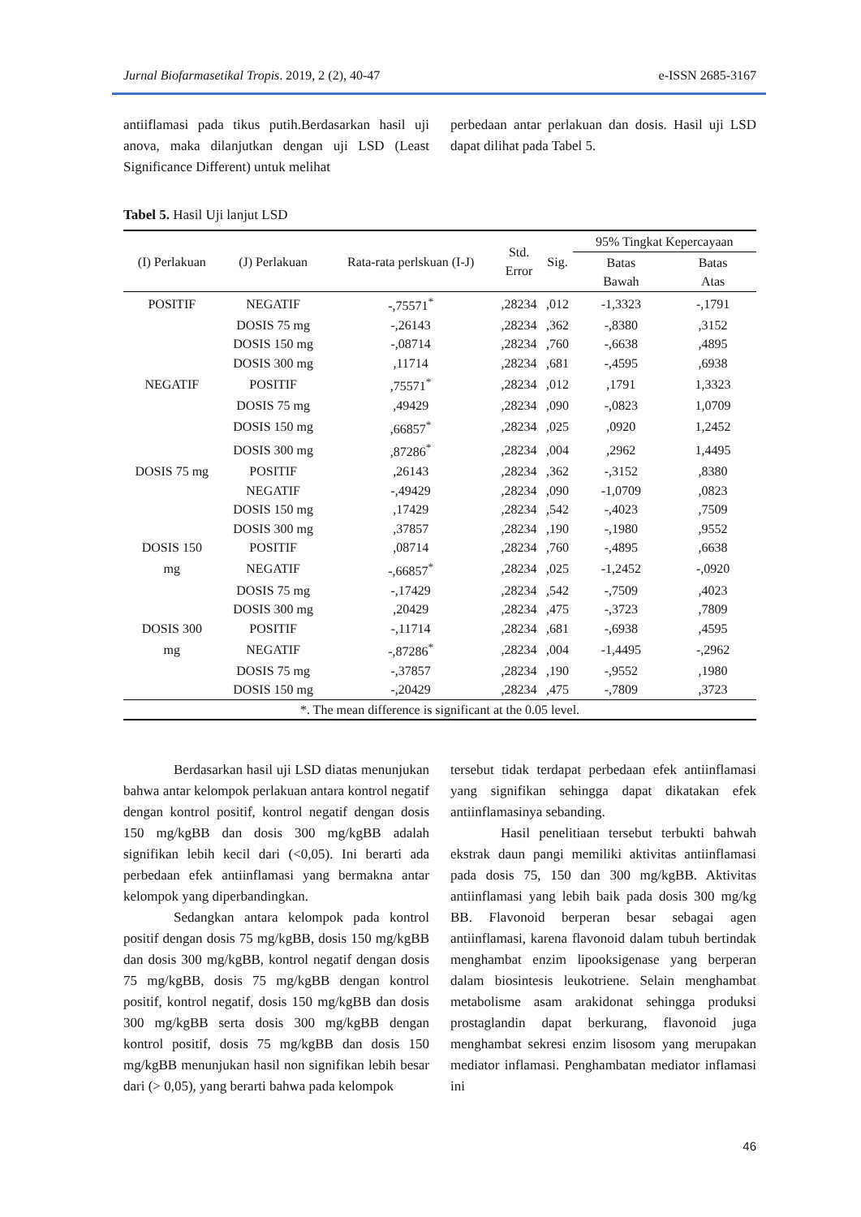Jurnal Biofarmasetikal Tropis. 2019, 2 (2), 40-47 e-ISSN 2685-3167
antiiflamasi pada tikus putih.Berdasarkan hasil uji anova, maka dilanjutkan dengan uji LSD (Least Significance Different) untuk melihat
perbedaan antar perlakuan dan dosis. Hasil uji LSD dapat dilihat pada Tabel 5.
Tabel 5. Hasil Uji lanjut LSD
| (I) Perlakuan | (J) Perlakuan | Rata-rata perlskuan (I-J) | Std. Error | Sig. | 95% Tingkat Kepercayaan | |
| --- | --- | --- | --- | --- | --- | --- |
| | | | | | Batas Bawah | Batas Atas |
| POSITIF | NEGATIF | -,75571<sup>*</sup> | ,28234 | ,012 | -1,3323 | -,1791 |
| | DOSIS 75 mg | -,26143 | ,28234 | ,362 | -,8380 | ,3152 |
| | DOSIS 150 mg | -,08714 | ,28234 | ,760 | -,6638 | ,4895 |
| | DOSIS 300 mg | ,11714 | ,28234 | ,681 | -,4595 | ,6938 |
| NEGATIF | POSITIF | ,75571<sup>*</sup> | ,28234 | ,012 | ,1791 | 1,3323 |
| | DOSIS 75 mg | ,49429 | ,28234 | ,090 | -,0823 | 1,0709 |
| | DOSIS 150 mg | ,66857<sup>*</sup> | ,28234 | ,025 | ,0920 | 1,2452 |
| | DOSIS 300 mg | ,87286<sup>*</sup> | ,28234 | ,004 | ,2962 | 1,4495 |
| DOSIS 75 mg | POSITIF | ,26143 | ,28234 | ,362 | -,3152 | ,8380 |
| | NEGATIF | -,49429 | ,28234 | ,090 | -1,0709 | ,0823 |
| | DOSIS 150 mg | ,17429 | ,28234 | ,542 | -,4023 | ,7509 |
| | DOSIS 300 mg | ,37857 | ,28234 | ,190 | -,1980 | ,9552 |
| DOSIS 150 | POSITIF | ,08714 | ,28234 | ,760 | -,4895 | ,6638 |
| mg | NEGATIF | -,66857<sup>*</sup> | ,28234 | ,025 | -1,2452 | -,0920 |
| | DOSIS 75 mg | -,17429 | ,28234 | ,542 | -,7509 | ,4023 |
| | DOSIS 300 mg | ,20429 | ,28234 | ,475 | -,3723 | ,7809 |
| DOSIS 300 | POSITIF | -,11714 | ,28234 | ,681 | -,6938 | ,4595 |
| mg | NEGATIF | -,87286<sup>*</sup> | ,28234 | ,004 | -1,4495 | -,2962 |
| | DOSIS 75 mg | -,37857 | ,28234 | ,190 | -,9552 | ,1980 |
| | DOSIS 150 mg | -,20429 | ,28234 | ,475 | -,7809 | ,3723 |
| *. The mean difference is significant at the 0.05 level. | | | | | | |
Berdasarkan hasil uji LSD diatas menunjukan bahwa antar kelompok perlakuan antara kontrol negatif dengan kontrol positif, kontrol negatif dengan dosis 150 mg/kgBB dan dosis 300 mg/kgBB adalah signifikan lebih kecil dari (<0,05). Ini berarti ada perbedaan efek antiinflamasi yang bermakna antar kelompok yang diperbandingkan.
Sedangkan antara kelompok pada kontrol positif dengan dosis 75 mg/kgBB, dosis 150 mg/kgBB dan dosis 300 mg/kgBB, kontrol negatif dengan dosis 75 mg/kgBB, dosis 75 mg/kgBB dengan kontrol positif, kontrol negatif, dosis 150 mg/kgBB dan dosis 300 mg/kgBB serta dosis 300 mg/kgBB dengan kontrol positif, dosis 75 mg/kgBB dan dosis 150 mg/kgBB menunjukan hasil non signifikan lebih besar dari (> 0,05), yang berarti bahwa pada kelompok
tersebut tidak terdapat perbedaan efek antiinflamasi yang signifikan sehingga dapat dikatakan efek antiinflamasinya sebanding.
Hasil penelitiaan tersebut terbukti bahwah ekstrak daun pangi memiliki aktivitas antiinflamasi pada dosis 75, 150 dan 300 mg/kgBB. Aktivitas antiinflamasi yang lebih baik pada dosis 300 mg/kg BB. Flavonoid berperan besar sebagai agen antiinflamasi, karena flavonoid dalam tubuh bertindak menghambat enzim lipooksigenase yang berperan dalam biosintesis leukotriene. Selain menghambat metabolisme asam arakidonat sehingga produksi prostaglandin dapat berkurang, flavonoid juga menghambat sekresi enzim lisosom yang merupakan mediator inflamasi. Penghambatan mediator inflamasi ini
46